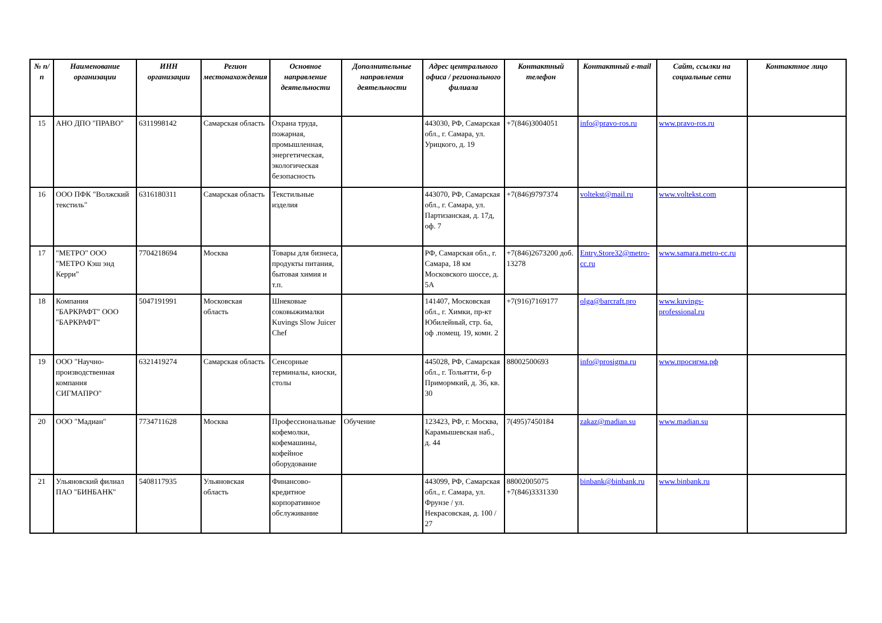| № п/п | Наименование организации | ИНН организации | Регион местонахождения | Основное направление деятельности | Дополнительные направления деятельности | Адрес центрального офиса / регионального филиала | Контактный телефон | Контактный e-mail | Сайт, ссылки на социальные сети | Контактное лицо |
| --- | --- | --- | --- | --- | --- | --- | --- | --- | --- | --- |
| 15 | АНО ДПО "ПРАВО" | 6311998142 | Самарская область | Охрана труда, пожарная, промышленная, энергетическая, экологическая безопасность | | 443030, РФ, Самарская обл., г. Самара, ул. Урицкого, д. 19 | +7(846)3004051 | info@pravo-ros.ru | www.pravo-ros.ru | |
| 16 | ООО ПФК "Волжский текстиль" | 6316180311 | Самарская область | Текстильные изделия | | 443070, РФ, Самарская обл., г. Самара, ул. Партизанская, д. 17д, оф. 7 | +7(846)9797374 | voltekst@mail.ru | www.voltekst.com | |
| 17 | "МЕТРО" ООО "МЕТРО Кэш энд Керри" | 7704218694 | Москва | Товары для бизнеса, продукты питания, бытовая химия и т.п. | | РФ, Самарская обл., г. Самара, 18 км Московского шоссе, д. 5А | +7(846)2673200 доб. 13278 | Entry.Store32@metro-cc.ru | www.samara.metro-cc.ru | |
| 18 | Компания "БАРКРАФТ" ООО "БАРКРАФТ" | 5047191991 | Московская область | Шнековые соковыжималки Kuvings Slow Juicer Chef | | 141407, Московская обл., г. Химки, пр-кт Юбилейный, стр. 6а, оф .помещ. 19, комн. 2 | +7(916)7169177 | olga@barcraft.pro | www.kuvings-professional.ru | |
| 19 | ООО "Научно-производственная компания СИГМАПРО" | 6321419274 | Самарская область | Сенсорные терминалы, киоски, столы | | 445028, РФ, Самарская обл., г. Тольятти, б-р Примормкий, д. 36, кв. 30 | 88002500693 | info@prosigma.ru | www.просигма.рф | |
| 20 | ООО "Мадиан" | 7734711628 | Москва | Профессиональные кофемолки, кофемашины, кофейное оборудование | Обучение | 123423, РФ, г. Москва, Карамышевская наб., д. 44 | 7(495)7450184 | zakaz@madian.su | www.madian.su | |
| 21 | Ульяновский филиал ПАО "БИНБАНК" | 5408117935 | Ульяновская область | Финансово-кредитное корпоративное обслуживание | | 443099, РФ, Самарская обл., г. Самара, ул. Фрунзе / ул. Некрасовская, д. 100 / 27 | 88002005075 +7(846)3331330 | binbank@binbank.ru | www.binbank.ru | |